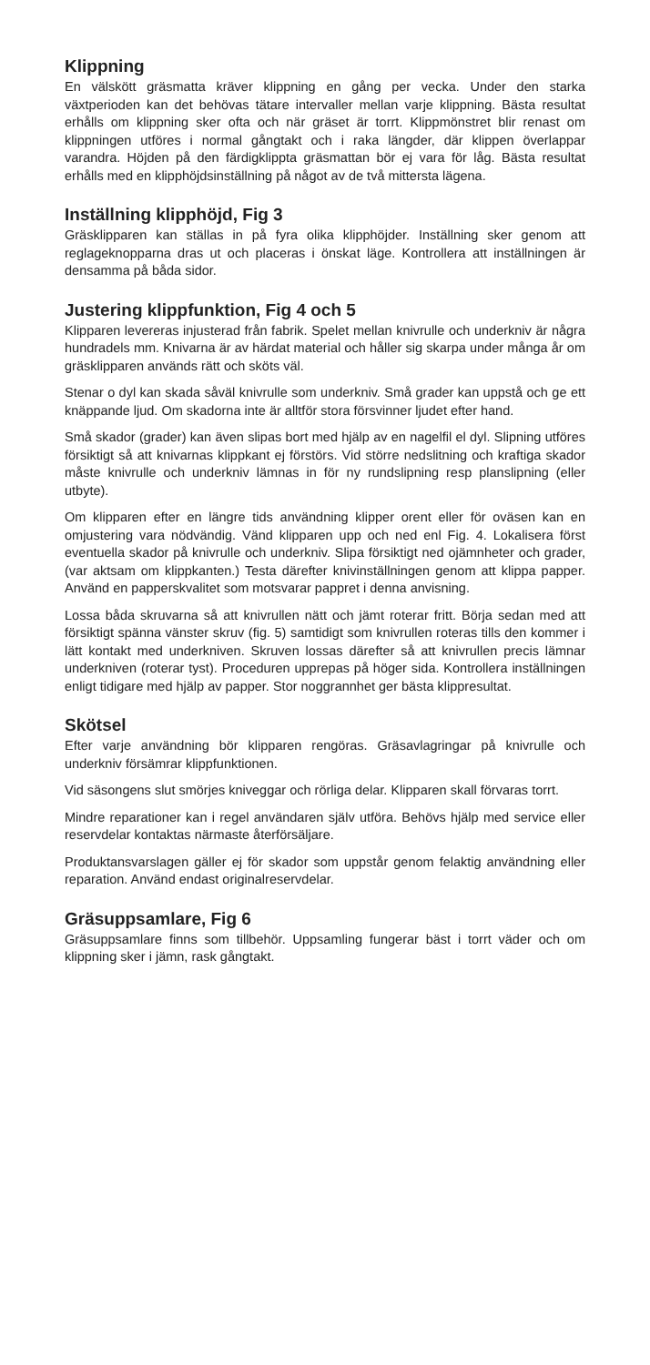Klippning
En välskött gräsmatta kräver klippning en gång per vecka. Under den starka växtperioden kan det behövas tätare intervaller mellan varje klippning. Bästa resultat erhålls om klippning sker ofta och när gräset är torrt. Klippmönstret blir renast om klippningen utföres i normal gångtakt och i raka längder, där klippen överlappar varandra. Höjden på den färdigklippta gräsmattan bör ej vara för låg. Bästa resultat erhålls med en klipphöjds­inställning på något av de två mittersta lägena.
Inställning klipphöjd, Fig 3
Gräsklipparen kan ställas in på fyra olika klipphöjder. Inställning sker genom att reglageknopparna dras ut och placeras i önskat läge. Kontrollera att inställningen är densamma på båda sidor.
Justering klippfunktion, Fig 4 och 5
Klipparen levereras injusterad från fabrik. Spelet mellan knivrulle och underkniv är några hundradels mm. Knivarna är av härdat material och håller sig skarpa under många år om gräsklipparen används rätt och sköts väl.
Stenar o dyl kan skada såväl knivrulle som underkniv. Små grader kan uppstå och ge ett knäppande ljud. Om skadorna inte är alltför stora försvinner ljudet efter hand.
Små skador (grader) kan även slipas bort med hjälp av en nagelfil el dyl. Slipning utföres försiktigt så att knivarnas klippkant ej förstörs. Vid större nedslitning och kraftiga skador måste knivrulle och underkniv lämnas in för ny rundslipning resp planslipning (eller utbyte).
Om klipparen efter en längre tids användning klipper orent eller för oväsen kan en omjustering vara nödvändig. Vänd klipparen upp och ned enl Fig. 4. Lokalisera först eventuella skador på knivrulle och underkniv. Slipa försik­tigt ned ojämnheter och grader, (var aktsam om klippkanten.) Testa därefter knivinställningen genom att klippa papper. Använd en papperskvalitet som motsvarar pappret i denna anvisning.
Lossa båda skruvarna så att knivrullen nätt och jämt roterar fritt. Börja sedan med att försiktigt spänna vänster skruv (fig. 5) samtidigt som knivrullen roteras tills den kommer i lätt kontakt med underkniven. Skruven lossas därefter så att knivrullen precis lämnar underkniven (roterar tyst). Proceduren upprepas på höger sida. Kontrollera inställningen enligt tidiga­re med hjälp av papper. Stor noggrannhet ger bästa klippresultat.
Skötsel
Efter varje användning bör klipparen rengöras. Gräsavlagringar på knivrulle och underkniv försämrar klippfunktionen.
Vid säsongens slut smörjes kniveggar och rörliga delar. Klipparen skall förvaras torrt.
Mindre reparationer kan i regel användaren själv utföra. Behövs hjälp med service eller reservdelar kontaktas närmaste återförsäljare.
Produktansvarslagen gäller ej för skador som uppstår genom felaktig användning eller reparation. Använd endast originalreservdelar.
Gräsuppsamlare, Fig 6
Gräsuppsamlare finns som tillbehör. Uppsamling fungerar bäst i torrt väder och om klippning sker i jämn, rask gångtakt.